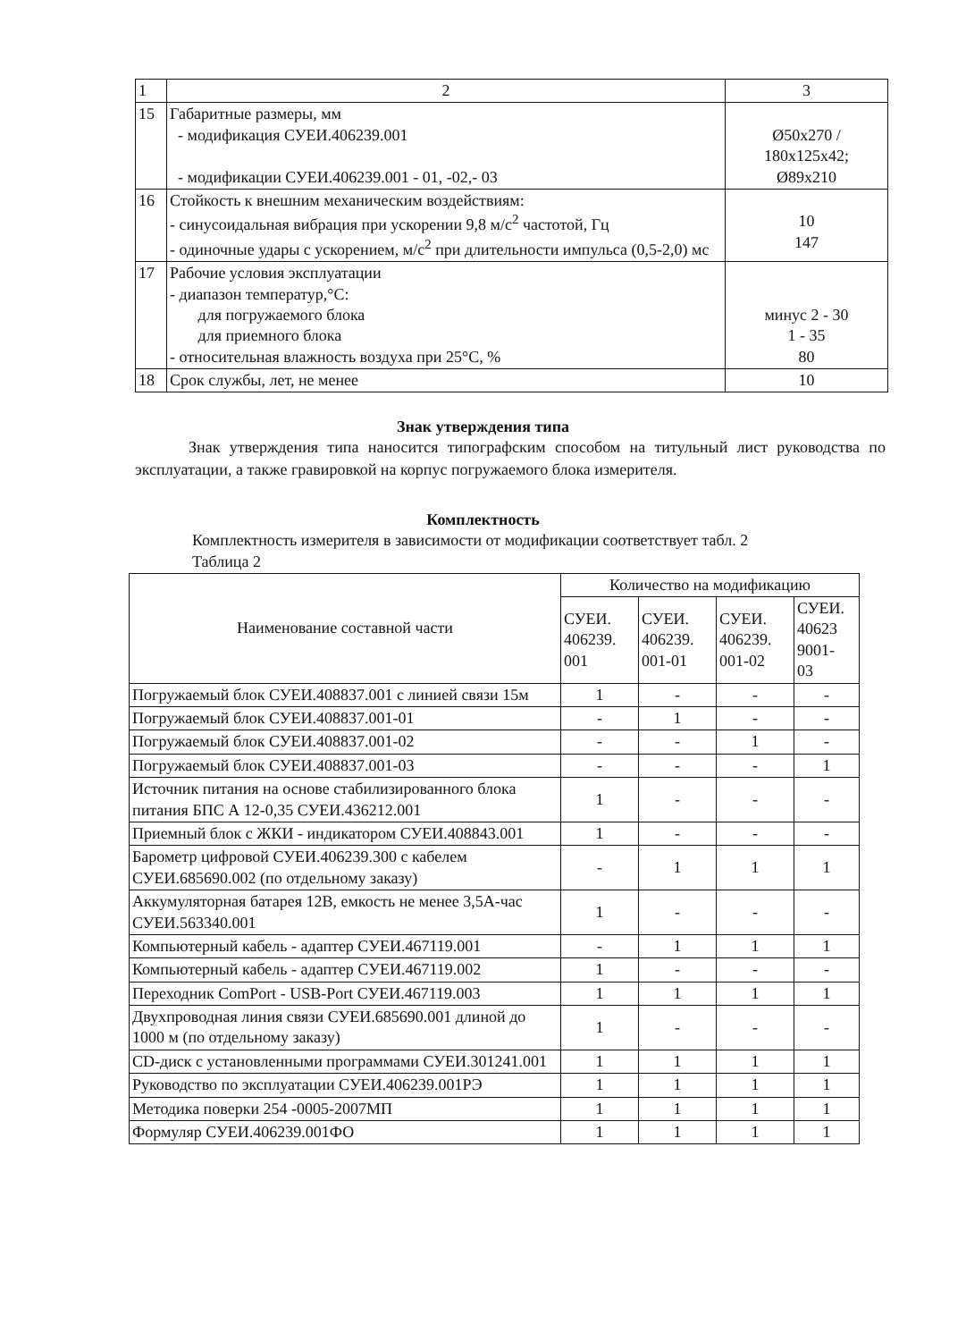| 1 | 2 | 3 |
| 15 | Габаритные размеры, мм - модификация СУЕИ.406239.001 - модификации СУЕИ.406239.001 - 01, -02,- 03 | Ø50x270 / 180x125x42; Ø89x210 |
| 16 | Стойкость к внешним механическим воздействиям: - синусоидальная вибрация при ускорении 9,8 м/с<sup>2</sup> частотой, Гц - одиночные удары с ускорением, м/с<sup>2</sup> при длительности импульса (0,5-2,0) мс | 10 147 |
| 17 | Рабочие условия эксплуатации - диапазон температур,°С: для погружаемого блока для приемного блока - относительная влажность воздуха при 25°С, % | минус 2 - 30 1 - 35 80 |
| 18 | Срок службы, лет, не менее | 10 |
Знак утверждения типа
Знак утверждения типа наносится типографским способом на титульный лист руководства по эксплуатации, а также гравировкой на корпус погружаемого блока измерителя.
Комплектность
Комплектность измерителя в зависимости от модификации соответствует табл. 2
Таблица 2
| Наименование составной части | Количество на модификацию | | | |
| | СУЕИ. 406239. 001 | СУЕИ. 406239. 001-01 | СУЕИ. 406239. 001-02 | СУЕИ. 40623 9001- 03 |
| Погружаемый блок СУЕИ.408837.001 с линией связи 15м | 1 | - | - | - |
| Погружаемый блок СУЕИ.408837.001-01 | - | 1 | - | - |
| Погружаемый блок СУЕИ.408837.001-02 | - | - | 1 | - |
| Погружаемый блок СУЕИ.408837.001-03 | - | - | - | 1 |
| Источник питания на основе стабилизированного блока питания БПС А 12-0,35 СУЕИ.436212.001 | 1 | - | - | - |
| Приемный блок с ЖКИ - индикатором СУЕИ.408843.001 | 1 | - | - | - |
| Барометр цифровой СУЕИ.406239.300 с кабелем СУЕИ.685690.002 (по отдельному заказу) | - | 1 | 1 | 1 |
| Аккумуляторная батарея 12В, емкость не менее 3,5А-час СУЕИ.563340.001 | 1 | - | - | - |
| Компьютерный кабель - адаптер СУЕИ.467119.001 | - | 1 | 1 | 1 |
| Компьютерный кабель - адаптер СУЕИ.467119.002 | 1 | - | - | - |
| Переходник ComPort - USB-Port СУЕИ.467119.003 | 1 | 1 | 1 | 1 |
| Двухпроводная линия связи СУЕИ.685690.001 длиной до 1000 м (по отдельному заказу) | 1 | - | - | - |
| CD-диск с установленными программами СУЕИ.301241.001 | 1 | 1 | 1 | 1 |
| Руководство по эксплуатации СУЕИ.406239.001РЭ | 1 | 1 | 1 | 1 |
| Методика поверки 254 -0005-2007МП | 1 | 1 | 1 | 1 |
| Формуляр СУЕИ.406239.001ФО | 1 | 1 | 1 | 1 |